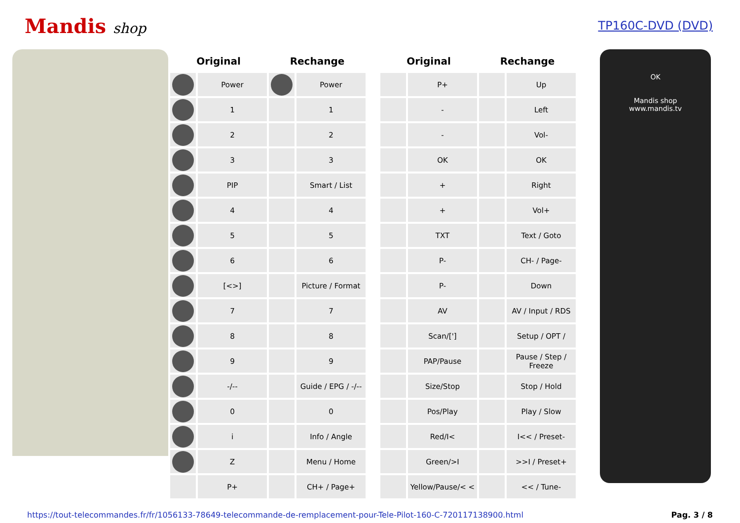Mandis shop
TP160C-DVD (DVD)
| Original | | Rechange | | | Original | | Rechange | |
| --- | --- | --- | --- | --- | --- | --- | --- | --- |
| | Power | | Power | | | P+ | | Up |
| | 1 | | 1 | | | - | | Left |
| | 2 | | 2 | | | - | | Vol- |
| | 3 | | 3 | | | OK | | OK |
| | PIP | | Smart / List | | | + | | Right |
| | 4 | | 4 | | | + | | Vol+ |
| | 5 | | 5 | | | TXT | | Text / Goto |
| | 6 | | 6 | | | P- | | CH- / Page- |
| | [<>] | | Picture / Format | | | P- | | Down |
| | 7 | | 7 | | | AV | | AV / Input / RDS |
| | 8 | | 8 | | | Scan/['] | | Setup / OPT / |
| | 9 | | 9 | | | PAP/Pause | | Pause / Step / Freeze |
| | -/-- | | Guide / EPG / -/-- | | | Size/Stop | | Stop / Hold |
| | 0 | | 0 | | | Pos/Play | | Play / Slow |
| | i | | Info / Angle | | | Red/I< | | I<< / Preset- |
| | Z | | Menu / Home | | | Green/>I | | >>I / Preset+ |
| | P+ | | CH+ / Page+ | | | Yellow/Pause/< < | | << / Tune- |
OK
Mandis shop
www.mandis.tv
https://tout-telecommandes.fr/fr/1056133-78649-telecommande-de-remplacement-pour-Tele-Pilot-160-C-720117138900.html Pag. 3 / 8